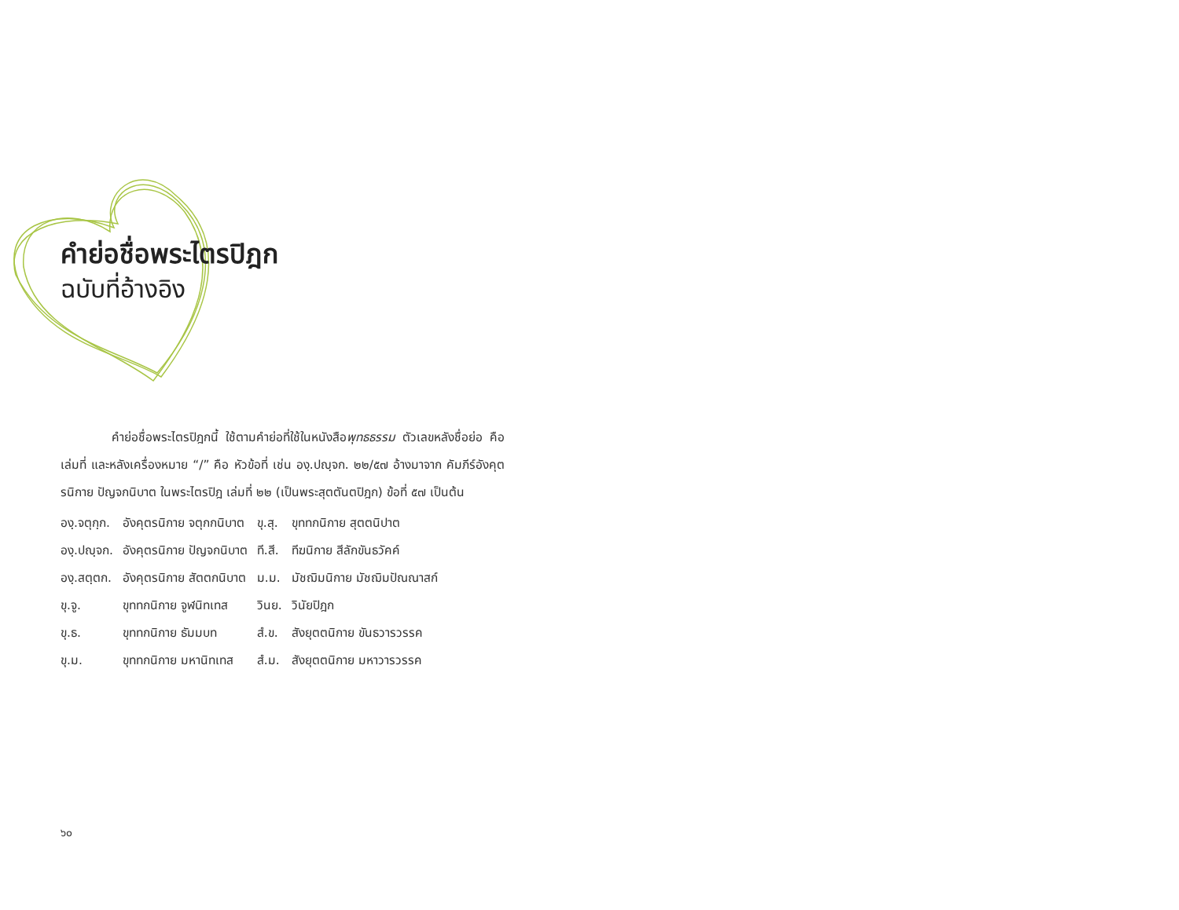คำย่อชื่อพระไตรปิฎก
ฉบับที่อ้างอิง
คำย่อชื่อพระไตรปิฎกนี้ ใช้ตามคำย่อที่ใช้ในหนังสือพุทธธรรม ตัวเลขหลังชื่อย่อ คือ เล่มที่ และหลังเครื่องหมาย “/” คือ หัวข้อที่ เช่น องฺ.ปญฺจก. ๒๒/๕๗ อ้างมาจาก คัมภีร์อังคุตรนิกาย ปัญจกนิบาต ในพระไตรปิฎ เล่มที่ ๒๒ (เป็นพระสุตตันตปิฎก) ข้อที่ ๕๗ เป็นต้น
| องฺ.จตุกฺก. | อังคุตรนิกาย จตุกกนิบาต | ขุ.สุ. | ขุททกนิกาย สุตตนิปาต |
| องฺ.ปญฺจก. | อังคุตรนิกาย ปัญจกนิบาต | ที.สี. | ทีฆนิกาย สีลักขันธวัคค์ |
| องฺ.สตฺตก. | อังคุตรนิกาย สัตตกนิบาต | ม.ม. | มัชฌิมนิกาย มัชฌิมปัณณาสก์ |
| ขุ.จู. | ขุททกนิกาย จูฬนิทเทส | วินย. | วินัยปิฎก |
| ขุ.ธ. | ขุททกนิกาย ธัมมบท | สํ.ข. | สังยุตตนิกาย ขันธวารวรรค |
| ขุ.ม. | ขุททกนิกาย มหานิทเทส | สํ.ม. | สังยุตตนิกาย มหาวารวรรค |
๖๐